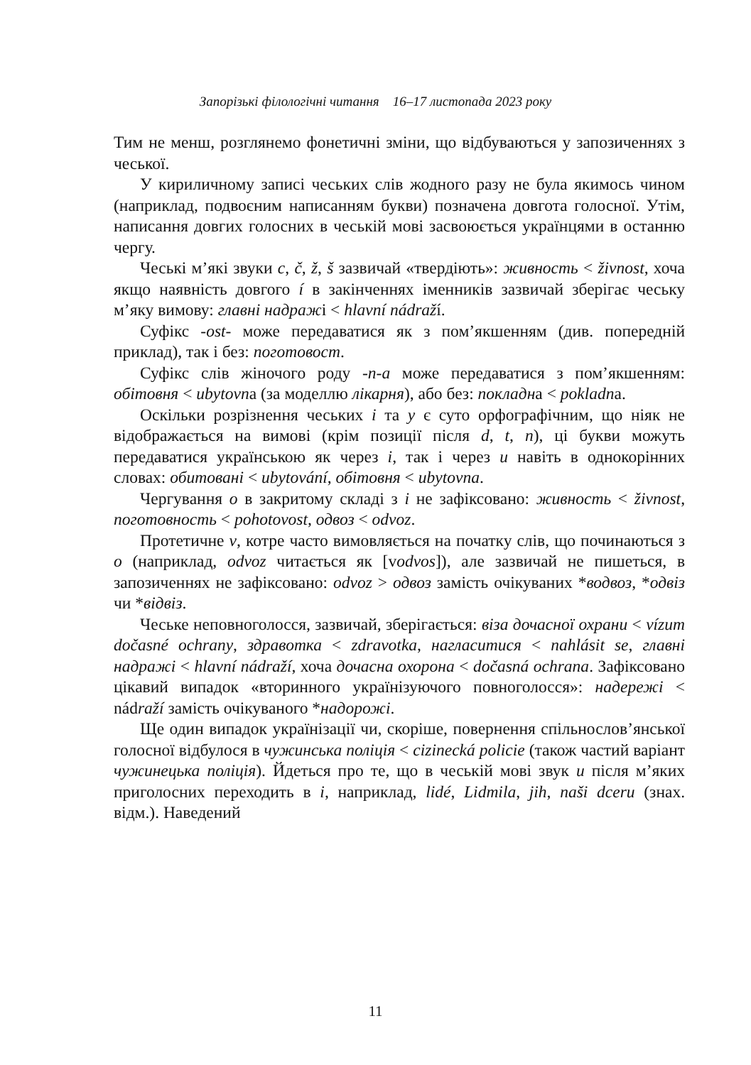Запорізькі філологічні читання 16–17 листопада 2023 року
Тим не менш, розглянемо фонетичні зміни, що відбуваються у запозиченнях з чеської.
У кириличному записі чеських слів жодного разу не була якимось чином (наприклад, подвоєним написанням букви) позначена довгота голосної. Утім, написання довгих голосних в чеській мові засвоюється українцями в останню чергу.
Чеські м’які звуки c, č, ž, š зазвичай «твердіють»: живность < živnost, хоча якщо наявність довгого í в закінченнях іменників зазвичай зберігає чеську м’яку вимову: главні надражі < hlavní nádraží.
Суфікс -ost- може передаватися як з пом’якшенням (див. попередній приклад), так і без: поготовост.
Суфікс слів жіночого роду -n-a може передаватися з пом’якшенням: обітовня < ubytovna (за моделлю лікарня), або без: покладна < pokladna.
Оскільки розрізнення чеських i та y є суто орфографічним, що ніяк не відображається на вимові (крім позиції після d, t, n), ці букви можуть передаватися українською як через і, так і через и навіть в однокорінних словах: обитовані < ubytování, обітовня < ubytovna.
Чергування о в закритому складі з і не зафіксовано: живность < živnost, поготовность < pohotovost, одвоз < odvoz.
Протетичне v, котре часто вимовляється на початку слів, що починаються з o (наприклад, odvoz читається як [vodvos]), але зазвичай не пишеться, в запозиченнях не зафіксовано: odvoz > одвоз замість очікуваних *водвоз, *одвіз чи *відвіз.
Чеське неповноголосся, зазвичай, зберігається: віза дочасної охрани < vízum dočasné ochrany, здравотка < zdravotka, нагласитися < nahlásit se, главні надражі < hlavní nádraží, хоча дочасна охорона < dočasná ochrana. Зафіксовано цікавий випадок «вторинного українізуючого повноголосся»: надережі < nádraží замість очікуваного *надорожі.
Ще один випадок українізації чи, скоріше, повернення спільнослов’янської голосної відбулося в чужинська поліція < cizinecká policie (також частий варіант чужинецька поліція). Йдеться про те, що в чеській мові звук u після м’яких приголосних переходить в i, наприклад, lidé, Lidmila, jih, naši dceru (знах. відм.). Наведений
11